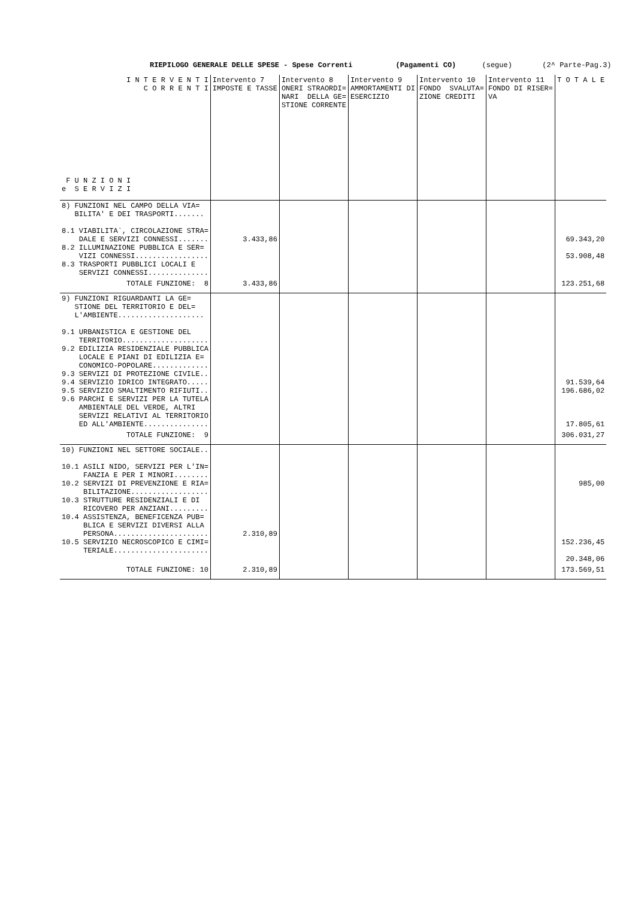RIEPILOGO GENERALE DELLE SPESE - Spese Correnti (Pagamenti CO) (segue) (2^ Parte-Pag.3)
| I N T E R V E N T I C O R R E N T I F U N Z I O N I e S E R V I Z I | Intervento 7 IMPOSTE E TASSE | Intervento 8 ONERI STRAORDI= NARI DELLA GE= STIONE CORRENTE | Intervento 9 AMMORTAMENTI DI ESERCIZIO | Intervento 10 FONDO SVALUTA= ZIONE CREDITI | Intervento 11 FONDO DI RISER= VA | T O T A L E |
| --- | --- | --- | --- | --- | --- | --- |
| 8) FUNZIONI NEL CAMPO DELLA VIA= BILITA' E DEI TRASPORTI....... 8.1 VIABILITA`, CIRCOLAZIONE STRA= DALE E SERVIZI CONNESSI....... 8.2 ILLUMINAZIONE PUBBLICA E SER= VIZI CONNESSI................. 8.3 TRASPORTI PUBBLICI LOCALI E SERVIZI CONNESSI.............. | 3.433,86 | | | | | 69.343,20 53.908,48 |
| TOTALE FUNZIONE: 8 | 3.433,86 | | | | | 123.251,68 |
| 9) FUNZIONI RIGUARDANTI LA GE= STIONE DEL TERRITORIO E DEL= L'AMBIENTE.................... 9.1 URBANISTICA E GESTIONE DEL TERRITORIO.................... 9.2 EDILIZIA RESIDENZIALE PUBBLICA LOCALE E PIANI DI EDILIZIA E= CONOMICO-POPOLARE............. 9.3 SERVIZI DI PROTEZIONE CIVILE.. 9.4 SERVIZIO IDRICO INTEGRATO..... 9.5 SERVIZIO SMALTIMENTO RIFIUTI.. 9.6 PARCHI E SERVIZI PER LA TUTELA AMBIENTALE DEL VERDE, ALTRI SERVIZI RELATIVI AL TERRITORIO ED ALL'AMBIENTE............... | | | | | | 91.539,64 196.686,02 17.805,61 |
| TOTALE FUNZIONE: 9 | | | | | | 306.031,27 |
| 10) FUNZIONI NEL SETTORE SOCIALE.. 10.1 ASILI NIDO, SERVIZI PER L'IN= FANZIA E PER I MINORI........ 10.2 SERVIZI DI PREVENZIONE E RIA= BILITAZIONE.................. 10.3 STRUTTURE RESIDENZIALI E DI RICOVERO PER ANZIANI......... 10.4 ASSISTENZA, BENEFICENZA PUB= BLICA E SERVIZI DIVERSI ALLA PERSONA...................... 10.5 SERVIZIO NECROSCOPICO E CIMI= TERIALE...................... | 2.310,89 | | | | | 985,00 152.236,45 20.348,06 |
| TOTALE FUNZIONE: 10 | 2.310,89 | | | | | 173.569,51 |